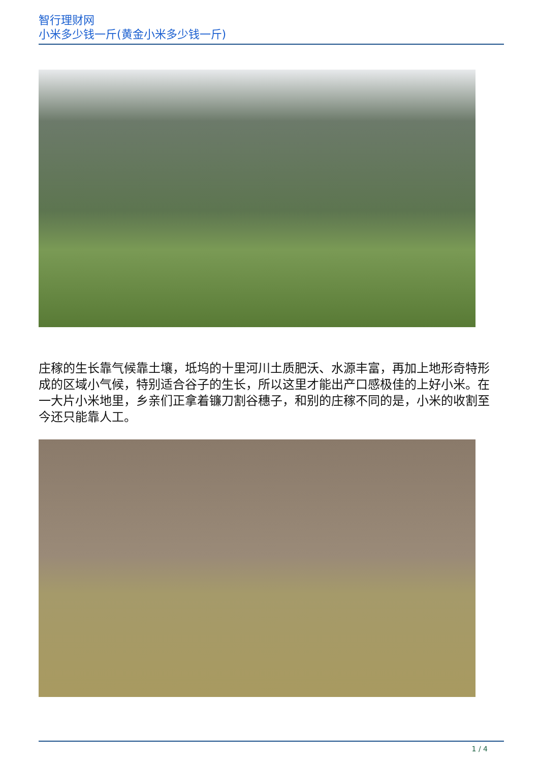智行理财网
小米多少钱一斤(黄金小米多少钱一斤)
庄稼的生长靠气候靠土壤，坻坞的十里河川土质肥沃、水源丰富，再加上地形奇特形成的区域小气候，特别适合谷子的生长，所以这里才能出产口感极佳的上好小米。在一大片小米地里，乡亲们正拿着镰刀割谷穗子，和别的庄稼不同的是，小米的收割至今还只能靠人工。
1 / 4